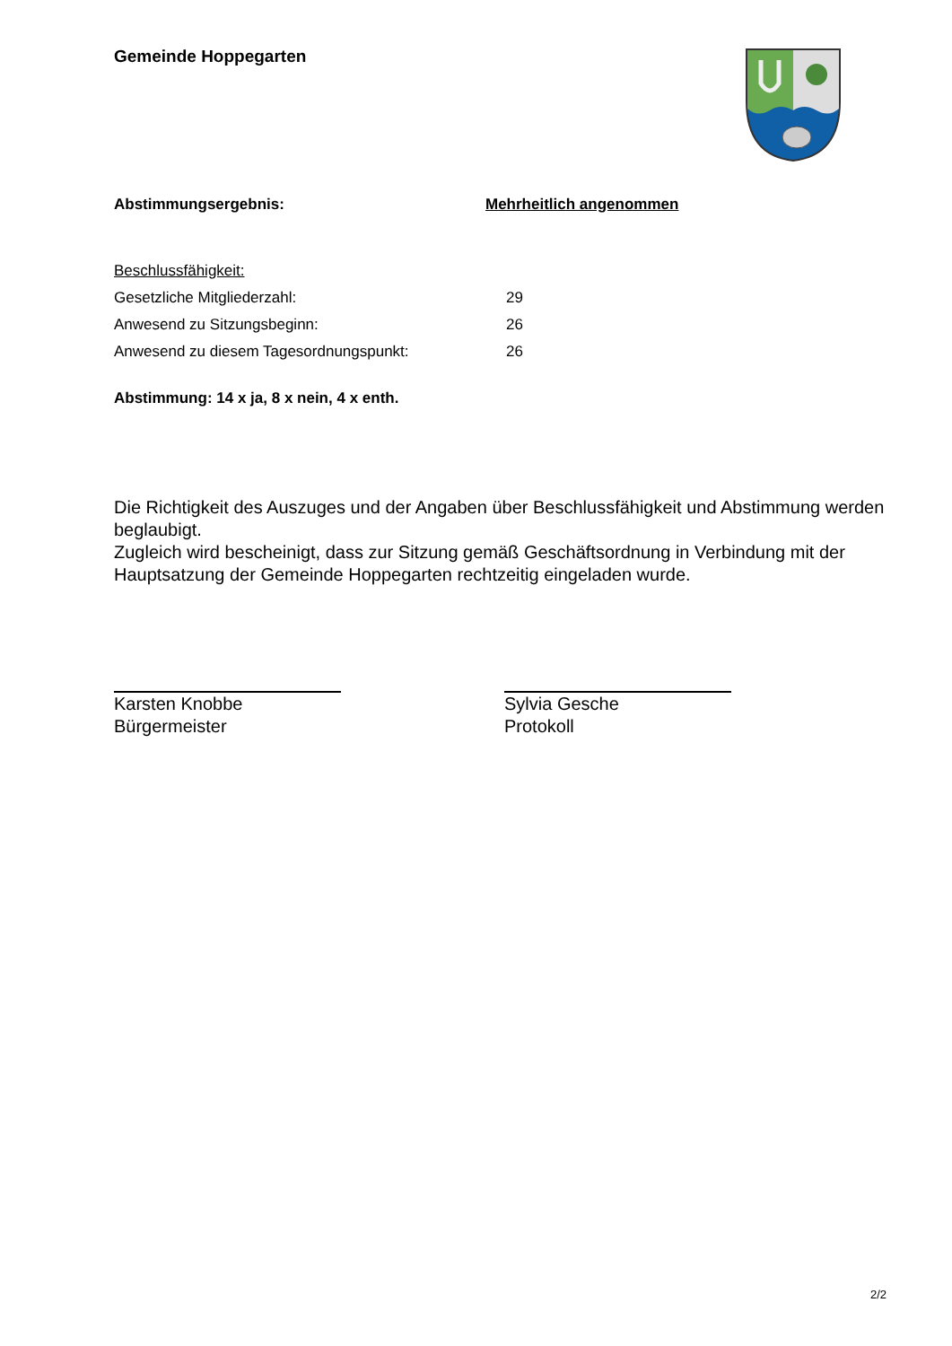Gemeinde Hoppegarten
Abstimmungsergebnis: Mehrheitlich angenommen
Beschlussfähigkeit:
Gesetzliche Mitgliederzahl: 29
Anwesend zu Sitzungsbeginn: 26
Anwesend zu diesem Tagesordnungspunkt: 26
Abstimmung: 14 x ja, 8 x nein, 4 x enth.
Die Richtigkeit des Auszuges und der Angaben über Beschlussfähigkeit und Abstimmung werden beglaubigt.
Zugleich wird bescheinigt, dass zur Sitzung gemäß Geschäftsordnung in Verbindung mit der Hauptsatzung der Gemeinde Hoppegarten rechtzeitig eingeladen wurde.
Karsten Knobbe
Bürgermeister
Sylvia Gesche
Protokoll
2/2